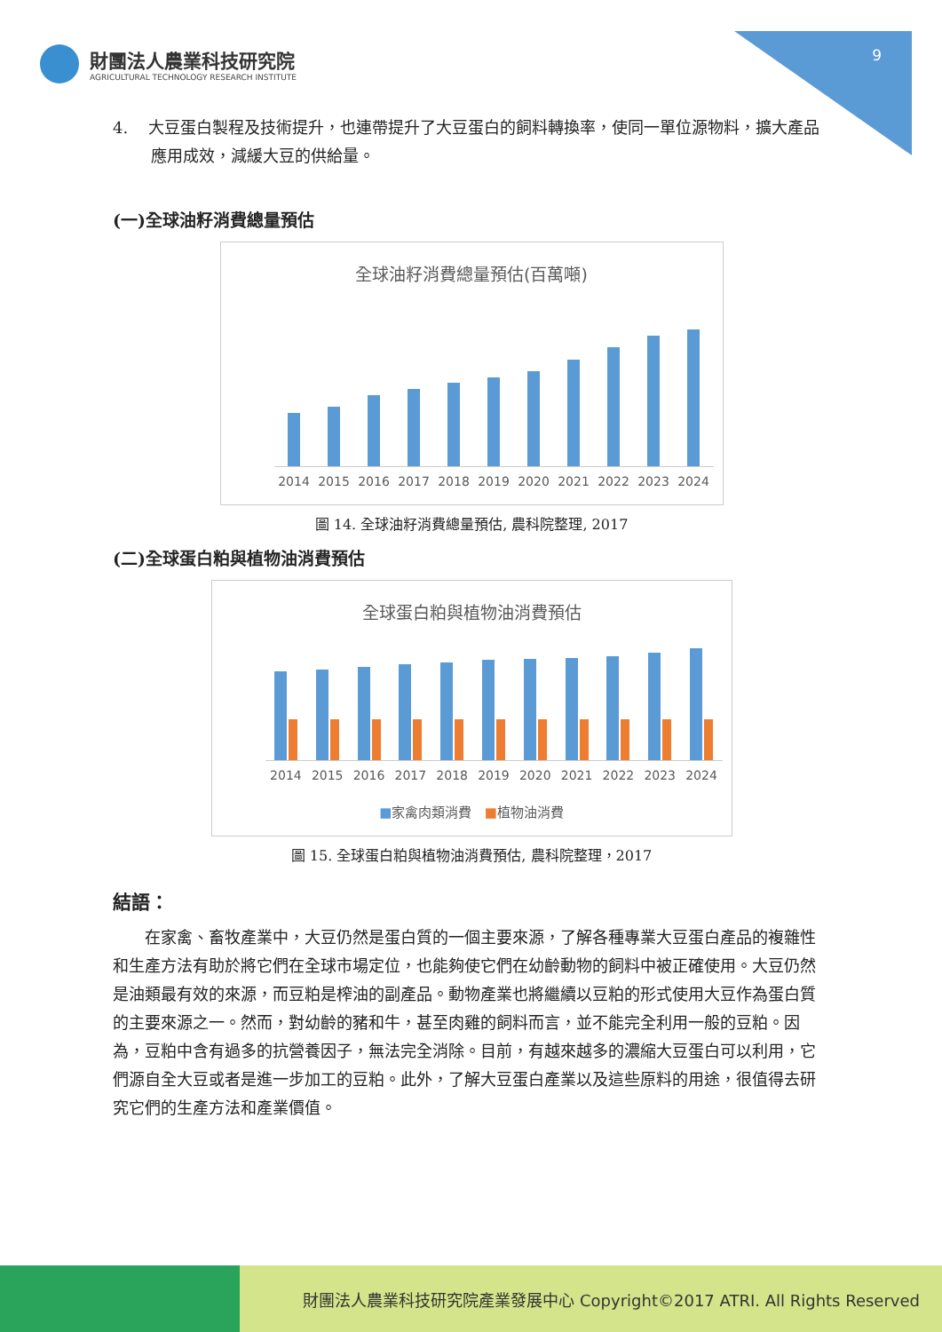財團法人農業科技研究院
AGRICULTURAL TECHNOLOGY RESEARCH INSTITUTE
9
4. 大豆蛋白製程及技術提升，也連帶提升了大豆蛋白的飼料轉換率，使同一單位源物料，擴大產品應用成效，減緩大豆的供給量。
(一)全球油籽消費總量預估
全球油籽消費總量預估(百萬噸)
2014 2015 2016 2017 2018 2019 2020 2021 2022 2023 2024
圖 14. 全球油籽消費總量預估, 農科院整理, 2017
(二)全球蛋白粕與植物油消費預估
全球蛋白粕與植物油消費預估
2014 2015 2016 2017 2018 2019 2020 2021 2022 2023 2024
■家禽肉類消費 ■植物油消費
圖 15. 全球蛋白粕與植物油消費預估, 農科院整理，2017
結語：
在家禽、畜牧產業中，大豆仍然是蛋白質的一個主要來源，了解各種專業大豆蛋白產品的複雜性和生產方法有助於將它們在全球市場定位，也能夠使它們在幼齡動物的飼料中被正確使用。大豆仍然是油類最有效的來源，而豆粕是榨油的副產品。動物產業也將繼續以豆粕的形式使用大豆作為蛋白質的主要來源之一。然而，對幼齡的豬和牛，甚至肉雞的飼料而言，並不能完全利用一般的豆粕。因為，豆粕中含有過多的抗營養因子，無法完全消除。目前，有越來越多的濃縮大豆蛋白可以利用，它們源自全大豆或者是進一步加工的豆粕。此外，了解大豆蛋白產業以及這些原料的用途，很值得去研究它們的生產方法和產業價值。
財團法人農業科技研究院產業發展中心 Copyright©2017 ATRI. All Rights Reserved